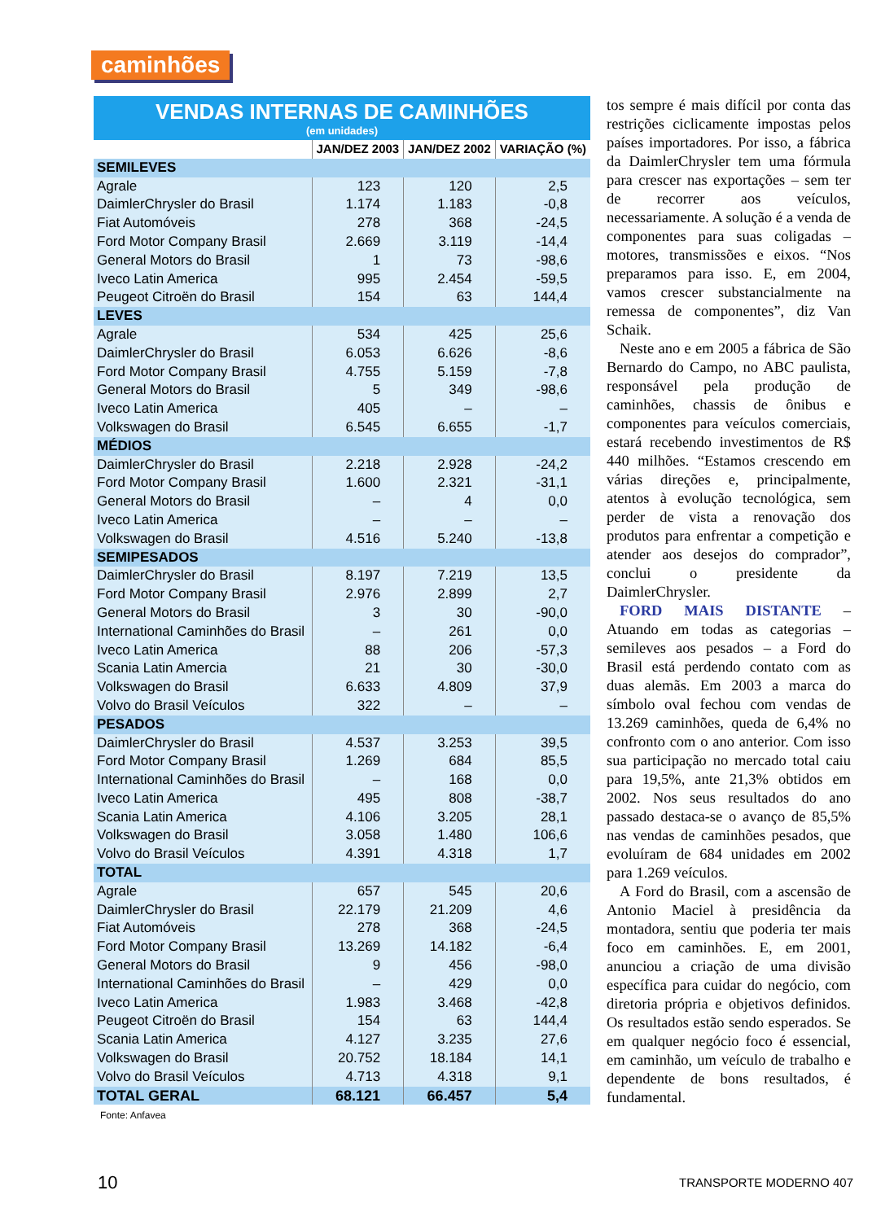caminhões
VENDAS INTERNAS DE CAMINHÕES
(em unidades)
| | JAN/DEZ 2003 | JAN/DEZ 2002 | VARIAÇÃO (%) |
| --- | --- | --- | --- |
| SEMILEVES | | | |
| Agrale | 123 | 120 | 2,5 |
| DaimlerChrysler do Brasil | 1.174 | 1.183 | -0,8 |
| Fiat Automóveis | 278 | 368 | -24,5 |
| Ford Motor Company Brasil | 2.669 | 3.119 | -14,4 |
| General Motors do Brasil | 1 | 73 | -98,6 |
| Iveco Latin America | 995 | 2.454 | -59,5 |
| Peugeot Citroën do Brasil | 154 | 63 | 144,4 |
| LEVES | | | |
| Agrale | 534 | 425 | 25,6 |
| DaimlerChrysler do Brasil | 6.053 | 6.626 | -8,6 |
| Ford Motor Company Brasil | 4.755 | 5.159 | -7,8 |
| General Motors do Brasil | 5 | 349 | -98,6 |
| Iveco Latin America | 405 | – | – |
| Volkswagen do Brasil | 6.545 | 6.655 | -1,7 |
| MÉDIOS | | | |
| DaimlerChrysler do Brasil | 2.218 | 2.928 | -24,2 |
| Ford Motor Company Brasil | 1.600 | 2.321 | -31,1 |
| General Motors do Brasil | – | 4 | 0,0 |
| Iveco Latin America | – | – | – |
| Volkswagen do Brasil | 4.516 | 5.240 | -13,8 |
| SEMIPESADOS | | | |
| DaimlerChrysler do Brasil | 8.197 | 7.219 | 13,5 |
| Ford Motor Company Brasil | 2.976 | 2.899 | 2,7 |
| General Motors do Brasil | 3 | 30 | -90,0 |
| International Caminhões do Brasil | – | 261 | 0,0 |
| Iveco Latin America | 88 | 206 | -57,3 |
| Scania Latin Amercia | 21 | 30 | -30,0 |
| Volkswagen do Brasil | 6.633 | 4.809 | 37,9 |
| Volvo do Brasil Veículos | 322 | – | – |
| PESADOS | | | |
| DaimlerChrysler do Brasil | 4.537 | 3.253 | 39,5 |
| Ford Motor Company Brasil | 1.269 | 684 | 85,5 |
| International Caminhões do Brasil | – | 168 | 0,0 |
| Iveco Latin America | 495 | 808 | -38,7 |
| Scania Latin America | 4.106 | 3.205 | 28,1 |
| Volkswagen do Brasil | 3.058 | 1.480 | 106,6 |
| Volvo do Brasil Veículos | 4.391 | 4.318 | 1,7 |
| TOTAL | | | |
| Agrale | 657 | 545 | 20,6 |
| DaimlerChrysler do Brasil | 22.179 | 21.209 | 4,6 |
| Fiat Automóveis | 278 | 368 | -24,5 |
| Ford Motor Company Brasil | 13.269 | 14.182 | -6,4 |
| General Motors do Brasil | 9 | 456 | -98,0 |
| International Caminhões do Brasil | – | 429 | 0,0 |
| Iveco Latin America | 1.983 | 3.468 | -42,8 |
| Peugeot Citroën do Brasil | 154 | 63 | 144,4 |
| Scania Latin America | 4.127 | 3.235 | 27,6 |
| Volkswagen do Brasil | 20.752 | 18.184 | 14,1 |
| Volvo do Brasil Veículos | 4.713 | 4.318 | 9,1 |
| TOTAL GERAL | 68.121 | 66.457 | 5,4 |
Fonte: Anfavea
tos sempre é mais difícil por conta das restrições ciclicamente impostas pelos países importadores. Por isso, a fábrica da DaimlerChrysler tem uma fórmula para crescer nas exportações – sem ter de recorrer aos veículos, necessariamente. A solução é a venda de componentes para suas coligadas – motores, transmissões e eixos. “Nos preparamos para isso. E, em 2004, vamos crescer substancialmente na remessa de componentes”, diz Van Schaik.
Neste ano e em 2005 a fábrica de São Bernardo do Campo, no ABC paulista, responsável pela produção de caminhões, chassis de ônibus e componentes para veículos comerciais, estará recebendo investimentos de R$ 440 milhões. “Estamos crescendo em várias direções e, principalmente, atentos à evolução tecnológica, sem perder de vista a renovação dos produtos para enfrentar a competição e atender aos desejos do comprador”, conclui o presidente da DaimlerChrysler.
FORD MAIS DISTANTE – Atuando em todas as categorias – semileves aos pesados – a Ford do Brasil está perdendo contato com as duas alemãs. Em 2003 a marca do símbolo oval fechou com vendas de 13.269 caminhões, queda de 6,4% no confronto com o ano anterior. Com isso sua participação no mercado total caiu para 19,5%, ante 21,3% obtidos em 2002. Nos seus resultados do ano passado destaca-se o avanço de 85,5% nas vendas de caminhões pesados, que evoluíram de 684 unidades em 2002 para 1.269 veículos.
A Ford do Brasil, com a ascensão de Antonio Maciel à presidência da montadora, sentiu que poderia ter mais foco em caminhões. E, em 2001, anunciou a criação de uma divisão específica para cuidar do negócio, com diretoria própria e objetivos definidos. Os resultados estão sendo esperados. Se em qualquer negócio foco é essencial, em caminhão, um veículo de trabalho e dependente de bons resultados, é fundamental.
10 TRANSPORTE MODERNO 407